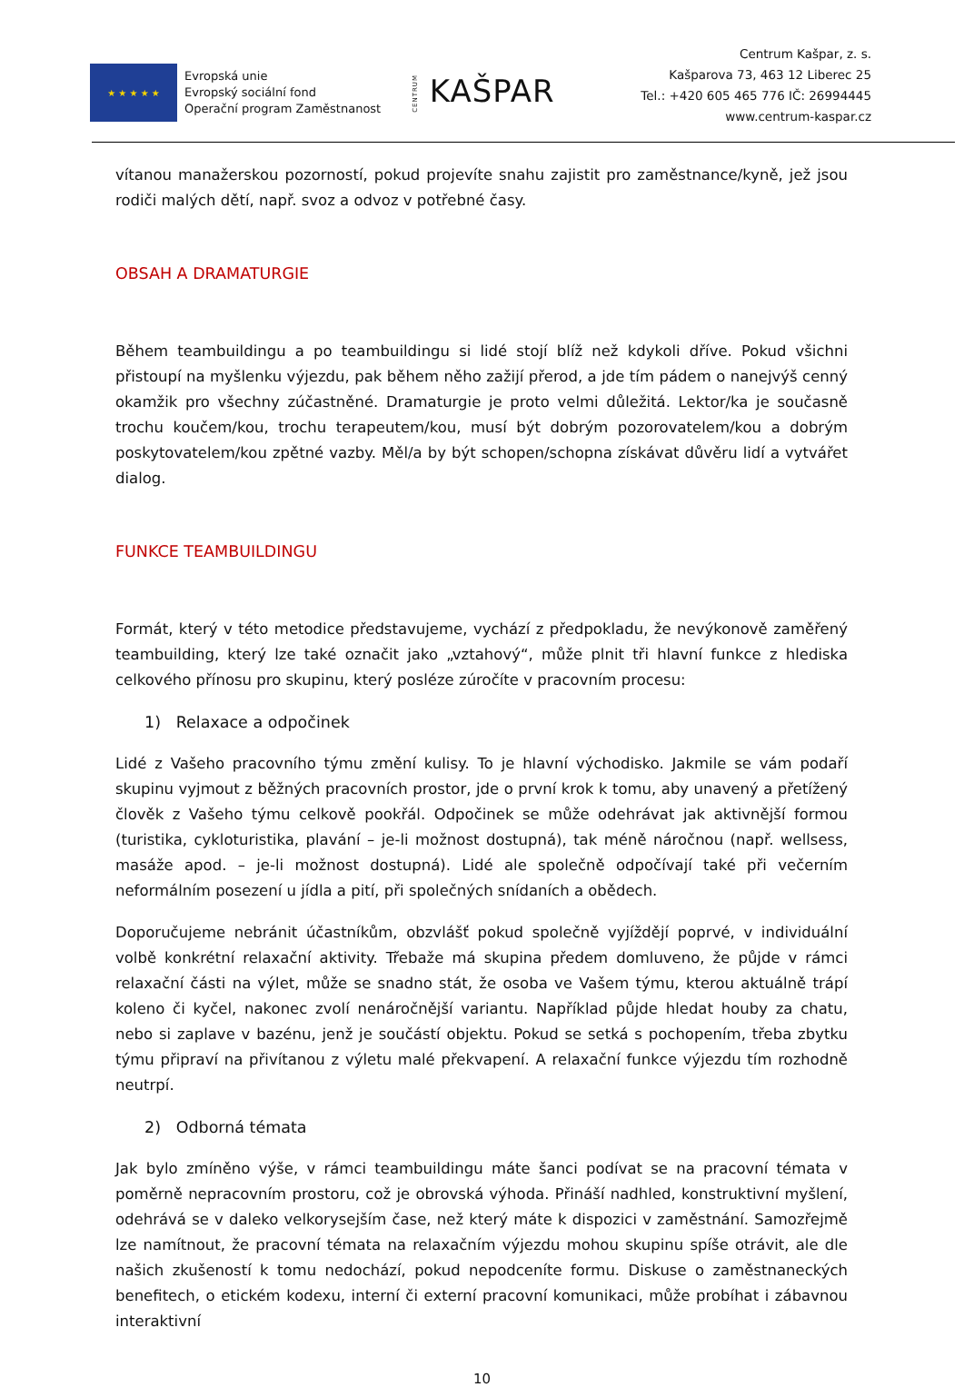★ ★ ★ ★ ★
Evropská unie
Evropský sociální fond
Operační program Zaměstnanost
CENTRUM KAŠPAR
Centrum Kašpar, z. s.
Kašparova 73, 463 12 Liberec 25
Tel.: +420 605 465 776 IČ: 26994445
www.centrum-kaspar.cz
vítanou manažerskou pozorností, pokud projevíte snahu zajistit pro zaměstnance/kyně, jež jsou rodiči malých dětí, např. svoz a odvoz v potřebné časy.
OBSAH A DRAMATURGIE
Během teambuildingu a po teambuildingu si lidé stojí blíž než kdykoli dříve. Pokud všichni přistoupí na myšlenku výjezdu, pak během něho zažijí přerod, a jde tím pádem o nanejvýš cenný okamžik pro všechny zúčastněné. Dramaturgie je proto velmi důležitá. Lektor/ka je současně trochu koučem/kou, trochu terapeutem/kou, musí být dobrým pozorovatelem/kou a dobrým poskytovatelem/kou zpětné vazby. Měl/a by být schopen/schopna získávat důvěru lidí a vytvářet dialog.
FUNKCE TEAMBUILDINGU
Formát, který v této metodice představujeme, vychází z předpokladu, že nevýkonově zaměřený teambuilding, který lze také označit jako „vztahový“, může plnit tři hlavní funkce z hlediska celkového přínosu pro skupinu, který posléze zúročíte v pracovním procesu:
1) Relaxace a odpočinek
Lidé z Vašeho pracovního týmu změní kulisy. To je hlavní východisko. Jakmile se vám podaří skupinu vyjmout z běžných pracovních prostor, jde o první krok k tomu, aby unavený a přetížený člověk z Vašeho týmu celkově pookřál. Odpočinek se může odehrávat jak aktivnější formou (turistika, cykloturistika, plavání – je-li možnost dostupná), tak méně náročnou (např. wellsess, masáže apod. – je-li možnost dostupná). Lidé ale společně odpočívají také při večerním neformálním posezení u jídla a pití, při společných snídaních a obědech.
Doporučujeme nebránit účastníkům, obzvlášť pokud společně vyjíždějí poprvé, v individuální volbě konkrétní relaxační aktivity. Třebaže má skupina předem domluveno, že půjde v rámci relaxační části na výlet, může se snadno stát, že osoba ve Vašem týmu, kterou aktuálně trápí koleno či kyčel, nakonec zvolí nenáročnější variantu. Například půjde hledat houby za chatu, nebo si zaplave v bazénu, jenž je součástí objektu. Pokud se setká s pochopením, třeba zbytku týmu připraví na přivítanou z výletu malé překvapení. A relaxační funkce výjezdu tím rozhodně neutrpí.
2) Odborná témata
Jak bylo zmíněno výše, v rámci teambuildingu máte šanci podívat se na pracovní témata v poměrně nepracovním prostoru, což je obrovská výhoda. Přináší nadhled, konstruktivní myšlení, odehrává se v daleko velkorysejším čase, než který máte k dispozici v zaměstnání. Samozřejmě lze namítnout, že pracovní témata na relaxačním výjezdu mohou skupinu spíše otrávit, ale dle našich zkušeností k tomu nedochází, pokud nepodceníte formu. Diskuse o zaměstnaneckých benefitech, o etickém kodexu, interní či externí pracovní komunikaci, může probíhat i zábavnou interaktivní
10